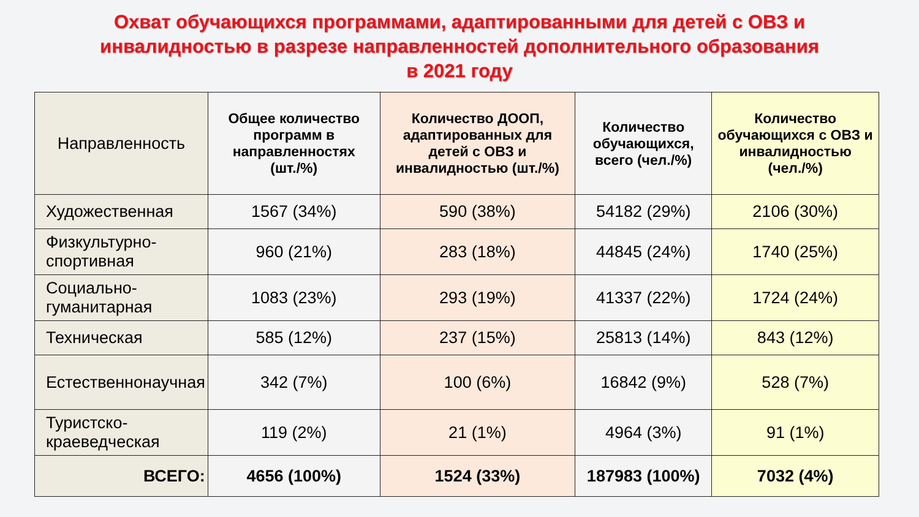Охват обучающихся программами, адаптированными для детей с ОВЗ и
инвалидностью в разрезе направленностей дополнительного образования
в 2021 году
| Направленность | Общее количество программ в направленностях (шт./%) | Количество ДООП, адаптированных для детей с ОВЗ и инвалидностью (шт./%) | Количество обучающихся, всего (чел./%) | Количество обучающихся с ОВЗ и инвалидностью (чел./%) |
| --- | --- | --- | --- | --- |
| Художественная | 1567 (34%) | 590 (38%) | 54182 (29%) | 2106 (30%) |
| Физкультурно- спортивная | 960 (21%) | 283 (18%) | 44845 (24%) | 1740 (25%) |
| Социально- гуманитарная | 1083 (23%) | 293 (19%) | 41337 (22%) | 1724 (24%) |
| Техническая | 585 (12%) | 237 (15%) | 25813 (14%) | 843 (12%) |
| Естественнонаучная | 342 (7%) | 100 (6%) | 16842 (9%) | 528 (7%) |
| Туристско- краеведческая | 119 (2%) | 21 (1%) | 4964 (3%) | 91 (1%) |
| ВСЕГО: | 4656 (100%) | 1524 (33%) | 187983 (100%) | 7032 (4%) |